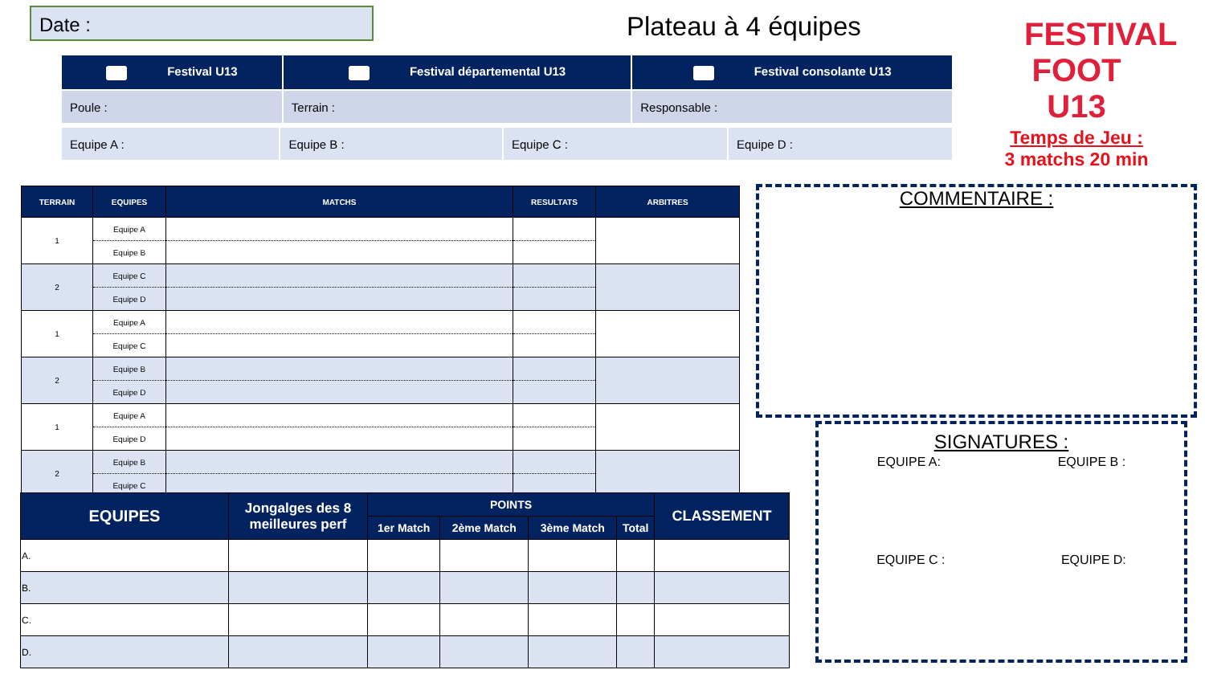Date :
Plateau à 4 équipes
| Festival U13 | Festival départemental U13 | Festival consolante U13 |
| Poule : | Terrain : | Responsable : |
| Equipe A : | Equipe B : | Equipe C : | Equipe D : |
FESTIVAL FOOT U13
Temps de Jeu :
3 matchs 20 min
| TERRAIN | EQUIPES | MATCHS | RESULTATS | ARBITRES |
| --- | --- | --- | --- | --- |
| 1 | Equipe A | | | |
| | Equipe B | | | |
| 2 | Equipe C | | | |
| | Equipe D | | | |
| 1 | Equipe A | | | |
| | Equipe C | | | |
| 2 | Equipe B | | | |
| | Equipe D | | | |
| 1 | Equipe A | | | |
| | Equipe D | | | |
| 2 | Equipe B | | | |
| | Equipe C | | | |
| EQUIPES | Jongalges des 8 meilleures perf | POINTS | | | | CLASSEMENT |
| --- | --- | --- | --- | --- | --- | --- |
| | | 1er Match | 2ème Match | 3ème Match | Total | |
| A. | | | | | | |
| B. | | | | | | |
| C. | | | | | | |
| D. | | | | | | |
COMMENTAIRE :
SIGNATURES :
EQUIPE A: EQUIPE B :
EQUIPE C : EQUIPE D: